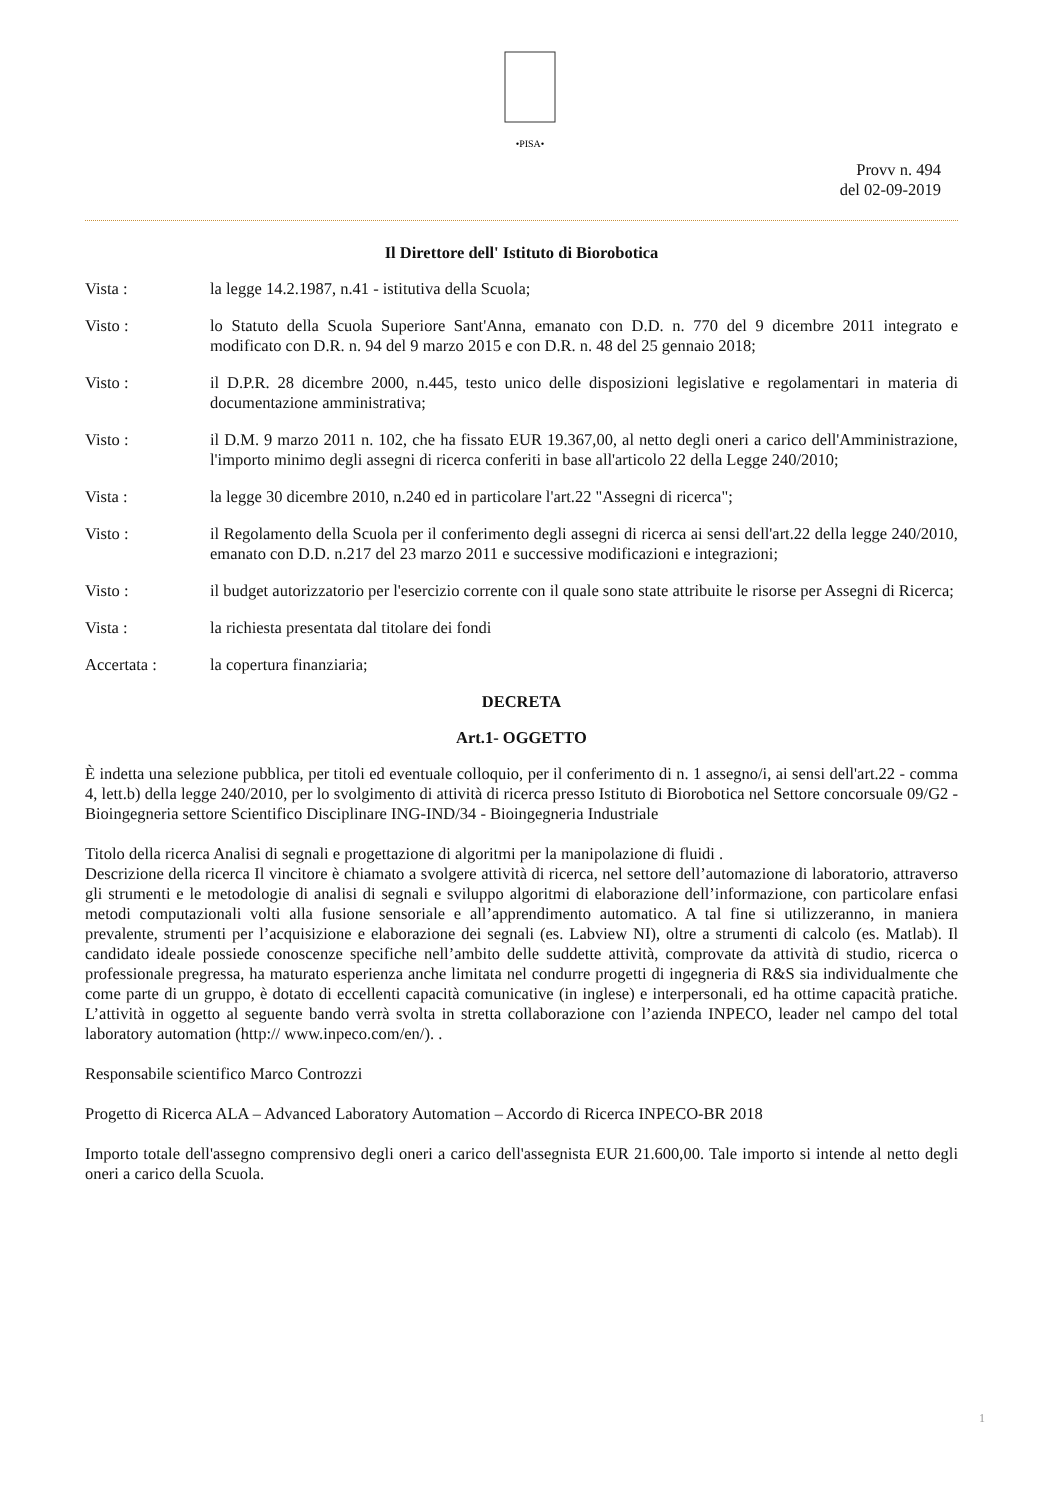•PISA•
Provv n. 494
del 02-09-2019
Il Direttore dell' Istituto di Biorobotica
Vista : la legge 14.2.1987, n.41 - istitutiva della Scuola;
Visto : lo Statuto della Scuola Superiore Sant'Anna, emanato con D.D. n. 770 del 9 dicembre 2011 integrato e modificato con D.R. n. 94 del 9 marzo 2015 e con D.R. n. 48 del 25 gennaio 2018;
Visto : il D.P.R. 28 dicembre 2000, n.445, testo unico delle disposizioni legislative e regolamentari in materia di documentazione amministrativa;
Visto : il D.M. 9 marzo 2011 n. 102, che ha fissato EUR 19.367,00, al netto degli oneri a carico dell'Amministrazione, l'importo minimo degli assegni di ricerca conferiti in base all'articolo 22 della Legge 240/2010;
Vista : la legge 30 dicembre 2010, n.240 ed in particolare l'art.22 "Assegni di ricerca";
Visto : il Regolamento della Scuola per il conferimento degli assegni di ricerca ai sensi dell'art.22 della legge 240/2010, emanato con D.D. n.217 del 23 marzo 2011 e successive modificazioni e integrazioni;
Visto : il budget autorizzatorio per l'esercizio corrente con il quale sono state attribuite le risorse per Assegni di Ricerca;
Vista : la richiesta presentata dal titolare dei fondi
Accertata : la copertura finanziaria;
DECRETA
Art.1- OGGETTO
È indetta una selezione pubblica, per titoli ed eventuale colloquio, per il conferimento di n. 1 assegno/i, ai sensi dell'art.22 - comma 4, lett.b) della legge 240/2010, per lo svolgimento di attività di ricerca presso Istituto di Biorobotica nel Settore concorsuale 09/G2 - Bioingegneria settore Scientifico Disciplinare ING-IND/34 - Bioingegneria Industriale
Titolo della ricerca Analisi di segnali e progettazione di algoritmi per la manipolazione di fluidi .
Descrizione della ricerca Il vincitore è chiamato a svolgere attività di ricerca, nel settore dell’automazione di laboratorio, attraverso gli strumenti e le metodologie di analisi di segnali e sviluppo algoritmi di elaborazione dell’informazione, con particolare enfasi metodi computazionali volti alla fusione sensoriale e all’apprendimento automatico. A tal fine si utilizzeranno, in maniera prevalente, strumenti per l’acquisizione e elaborazione dei segnali (es. Labview NI), oltre a strumenti di calcolo (es. Matlab). Il candidato ideale possiede conoscenze specifiche nell’ambito delle suddette attività, comprovate da attività di studio, ricerca o professionale pregressa, ha maturato esperienza anche limitata nel condurre progetti di ingegneria di R&S sia individualmente che come parte di un gruppo, è dotato di eccellenti capacità comunicative (in inglese) e interpersonali, ed ha ottime capacità pratiche. L’attività in oggetto al seguente bando verrà svolta in stretta collaborazione con l’azienda INPECO, leader nel campo del total laboratory automation (http:// www.inpeco.com/en/). .
Responsabile scientifico Marco Controzzi
Progetto di Ricerca ALA – Advanced Laboratory Automation – Accordo di Ricerca INPECO-BR 2018
Importo totale dell'assegno comprensivo degli oneri a carico dell'assegnista EUR 21.600,00. Tale importo si intende al netto degli oneri a carico della Scuola.
1